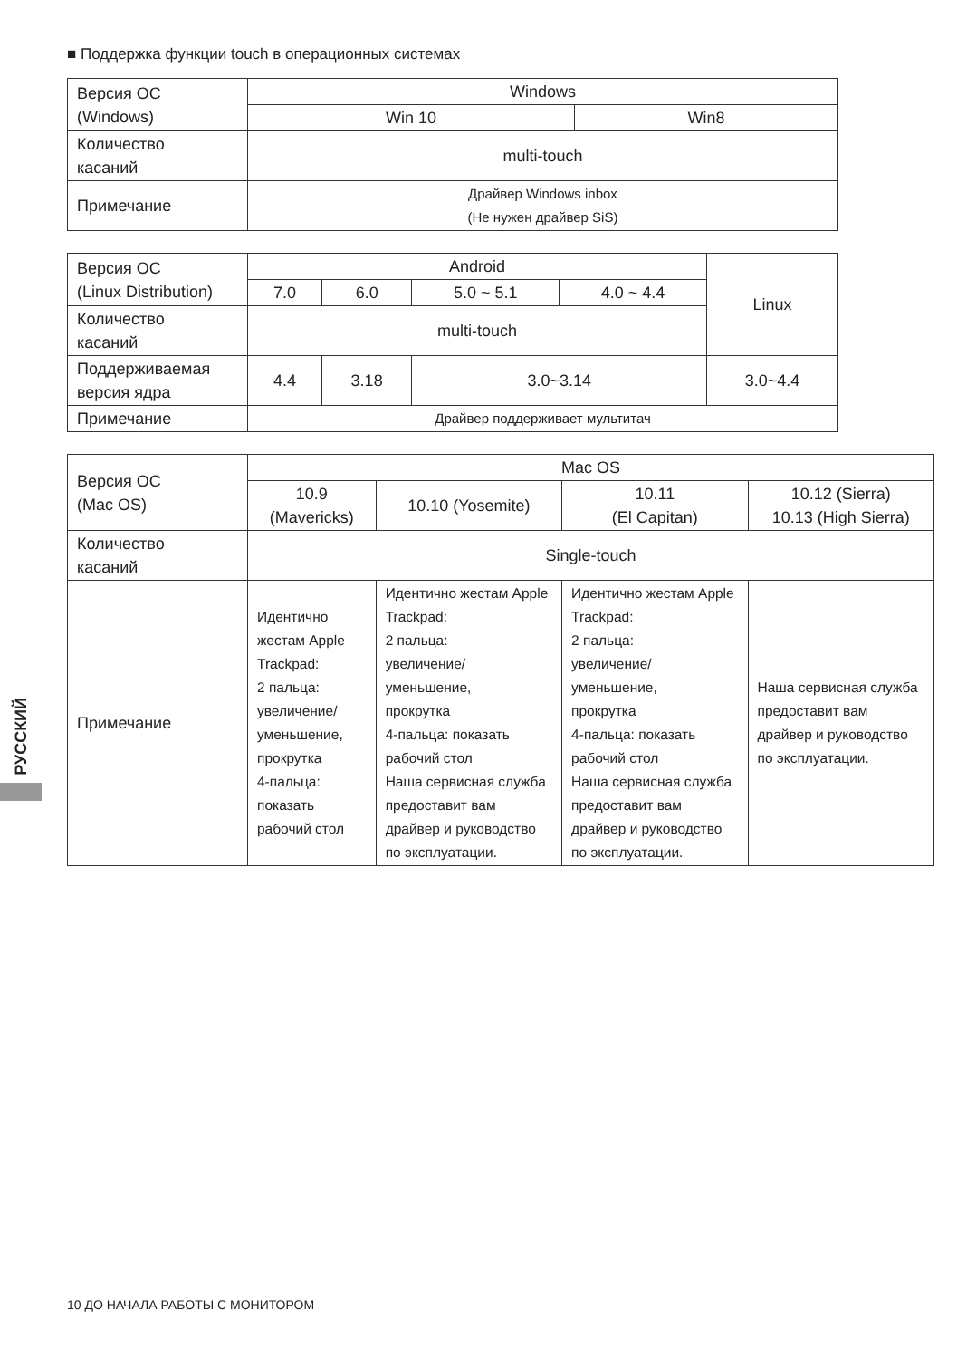■ Поддержка функции touch в операционных системах
| Версия ОС (Windows) | Windows | |
| | Win 10 | Win8 |
| Количество касаний | multi-touch | |
| Примечание | Драйвер Windows inbox (Не нужен драйвер SiS) | |
| Версия ОС (Linux Distribution) | Android | | | | Linux |
| | 7.0 | 6.0 | 5.0 ~ 5.1 | 4.0 ~ 4.4 | |
| Количество касаний | multi-touch | | | | |
| Поддерживаемая версия ядра | 4.4 | 3.18 | 3.0~3.14 | | 3.0~4.4 |
| Примечание | Драйвер поддерживает мультитач | | | | |
| Версия ОС (Mac OS) | Mac OS | | | |
| | 10.9 (Mavericks) | 10.10 (Yosemite) | 10.11 (El Capitan) | 10.12 (Sierra) 10.13 (High Sierra) |
| Количество касаний | Single-touch | | | |
| Примечание | Идентично жестам Apple Trackpad: 2 пальца: увеличение/ уменьшение, прокрутка 4-пальца: показать рабочий стол | Идентично жестам Apple Trackpad: 2 пальца: увеличение/ уменьшение, прокрутка 4-пальца: показать рабочий стол Наша сервисная служба предоставит вам драйвер и руководство по эксплуатации. | Идентично жестам Apple Trackpad: 2 пальца: увеличение/ уменьшение, прокрутка 4-пальца: показать рабочий стол Наша сервисная служба предоставит вам драйвер и руководство по эксплуатации. | Наша сервисная служба предоставит вам драйвер и руководство по эксплуатации. |
РУССКИЙ
10 ДО НАЧАЛА РАБОТЫ С МОНИТОРОМ